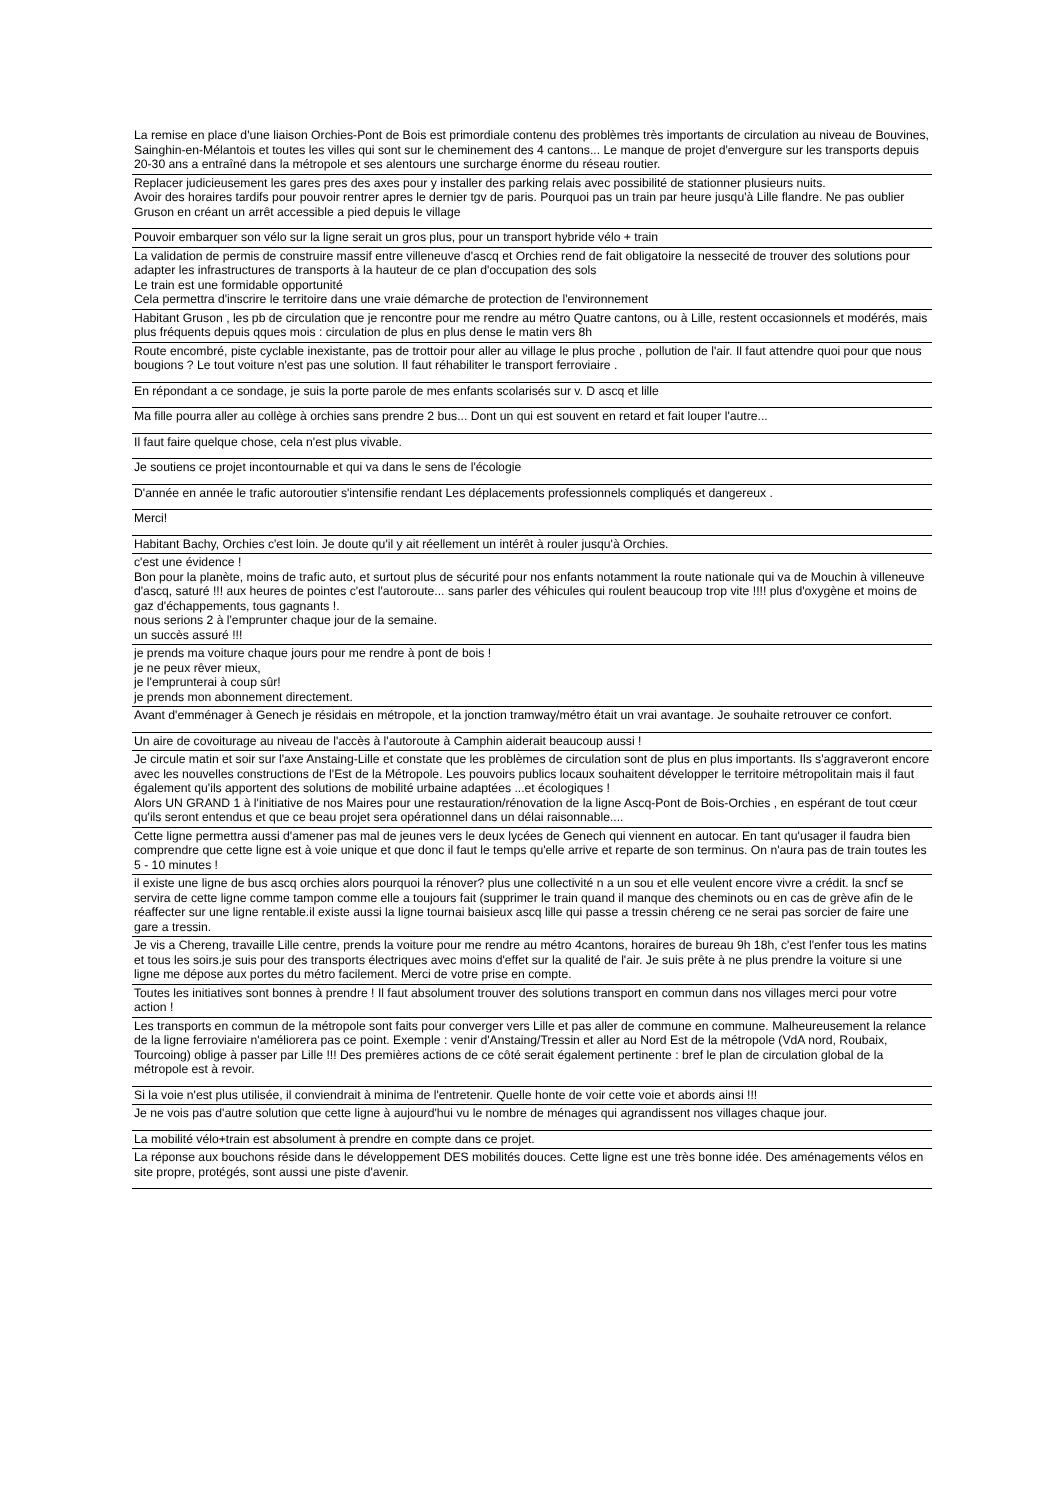| La remise en place d'une liaison Orchies-Pont de Bois est primordiale contenu des problèmes très importants de circulation au niveau de Bouvines, Sainghin-en-Mélantois et toutes les villes qui sont sur le cheminement des 4 cantons... Le manque de projet d'envergure sur les transports depuis 20-30 ans a entraîné dans la métropole et ses alentours une surcharge énorme du réseau routier. |
| Replacer judicieusement les gares pres des axes pour y installer des parking relais avec possibilité de stationner plusieurs nuits. Avoir des horaires tardifs pour pouvoir rentrer apres le dernier tgv de paris. Pourquoi pas un train par heure jusqu'à Lille flandre. Ne pas oublier Gruson en créant un arrêt accessible a pied depuis le village |
| Pouvoir embarquer son vélo sur la ligne serait un gros plus, pour un transport hybride vélo + train |
| La validation de permis de construire massif entre villeneuve d'ascq et Orchies rend de fait obligatoire la nessecité de trouver des solutions pour adapter les infrastructures de transports à la hauteur de ce plan d'occupation des sols Le train est une formidable opportunité Cela permettra d'inscrire le territoire dans une vraie démarche de protection de l'environnement |
| Habitant Gruson , les pb de circulation que je rencontre pour me rendre au métro Quatre cantons, ou à Lille, restent occasionnels et modérés, mais plus fréquents depuis qques mois : circulation de plus en plus dense le matin vers 8h |
| Route encombré, piste cyclable inexistante, pas de trottoir pour aller au village le plus proche , pollution de l'air. Il faut attendre quoi pour que nous bougions ? Le tout voiture n'est pas une solution. Il faut réhabiliter le transport ferroviaire . |
| En répondant a ce sondage, je suis la porte parole de mes enfants scolarisés sur v. D ascq et lille |
| Ma fille pourra aller au collège à orchies sans prendre 2 bus... Dont un qui est souvent en retard et fait louper l'autre... |
| Il faut faire quelque chose, cela n'est plus vivable. |
| Je soutiens ce projet incontournable et qui va dans le sens de l'écologie |
| D'année en année le trafic autoroutier s'intensifie rendant Les déplacements professionnels compliqués et dangereux . |
| Merci! |
| Habitant Bachy, Orchies c'est loin. Je doute qu'il y ait réellement un intérêt à rouler jusqu'à Orchies. |
| c'est une évidence ! Bon pour la planète, moins de trafic auto, et surtout plus de sécurité pour nos enfants notamment la route nationale qui va de Mouchin à villeneuve d'ascq, saturé !!! aux heures de pointes c'est l'autoroute... sans parler des véhicules qui roulent beaucoup trop vite !!!! plus d'oxygène et moins de gaz d'échappements, tous gagnants !. nous serions 2 à l'emprunter chaque jour de la semaine. un succès assuré !!! |
| je prends ma voiture chaque jours pour me rendre à pont de bois ! je ne peux rêver mieux, je l'emprunterai à coup sûr! je prends mon abonnement directement. |
| Avant d'emménager à Genech je résidais en métropole, et la jonction tramway/métro était un vrai avantage. Je souhaite retrouver ce confort. |
| Un aire de covoiturage au niveau de l'accès à l'autoroute à Camphin aiderait beaucoup aussi ! |
| Je circule matin et soir sur l'axe Anstaing-Lille et constate que les problèmes de circulation sont de plus en plus importants. Ils s'aggraveront encore avec les nouvelles constructions de l'Est de la Métropole. Les pouvoirs publics locaux souhaitent développer le territoire métropolitain mais il faut également qu'ils apportent des solutions de mobilité urbaine adaptées ...et écologiques ! Alors UN GRAND 1 à l'initiative de nos Maires pour une restauration/rénovation de la ligne Ascq-Pont de Bois-Orchies , en espérant de tout cœur qu'ils seront entendus et que ce beau projet sera opérationnel dans un délai raisonnable.... |
| Cette ligne permettra aussi d'amener pas mal de jeunes vers le deux lycées de Genech qui viennent en autocar. En tant qu'usager il faudra bien comprendre que cette ligne est à voie unique et que donc il faut le temps qu'elle arrive et reparte de son terminus. On n'aura pas de train toutes les 5 - 10 minutes ! |
| il existe une ligne de bus ascq orchies alors pourquoi la rénover? plus une collectivité n a un sou et elle veulent encore vivre a crédit. la sncf se servira de cette ligne comme tampon comme elle a toujours fait (supprimer le train quand il manque des cheminots ou en cas de grève afin de le réaffecter sur une ligne rentable.il existe aussi la ligne tournai baisieux ascq lille qui passe a tressin chéreng ce ne serai pas sorcier de faire une gare a tressin. |
| Je vis a Chereng, travaille Lille centre, prends la voiture pour me rendre au métro 4cantons, horaires de bureau 9h 18h, c'est l'enfer tous les matins et tous les soirs.je suis pour des transports électriques avec moins d'effet sur la qualité de l'air. Je suis prête à ne plus prendre la voiture si une ligne me dépose aux portes du métro facilement. Merci de votre prise en compte. |
| Toutes les initiatives sont bonnes à prendre ! Il faut absolument trouver des solutions transport en commun dans nos villages merci pour votre action ! |
| Les transports en commun de la métropole sont faits pour converger vers Lille et pas aller de commune en commune. Malheureusement la relance de la ligne ferroviaire n'améliorera pas ce point. Exemple : venir d'Anstaing/Tressin et aller au Nord Est de la métropole (VdA nord, Roubaix, Tourcoing) oblige à passer par Lille !!! Des premières actions de ce côté serait également pertinente : bref le plan de circulation global de la métropole est à revoir. |
| Si la voie n'est plus utilisée, il conviendrait à minima de l'entretenir. Quelle honte de voir cette voie et abords ainsi !!! |
| Je ne vois pas d'autre solution que cette ligne à aujourd'hui vu le nombre de ménages qui agrandissent nos villages chaque jour. |
| La mobilité vélo+train est absolument à prendre en compte dans ce projet. |
| La réponse aux bouchons réside dans le développement DES mobilités douces. Cette ligne est une très bonne idée. Des aménagements vélos en site propre, protégés, sont aussi une piste d'avenir. |